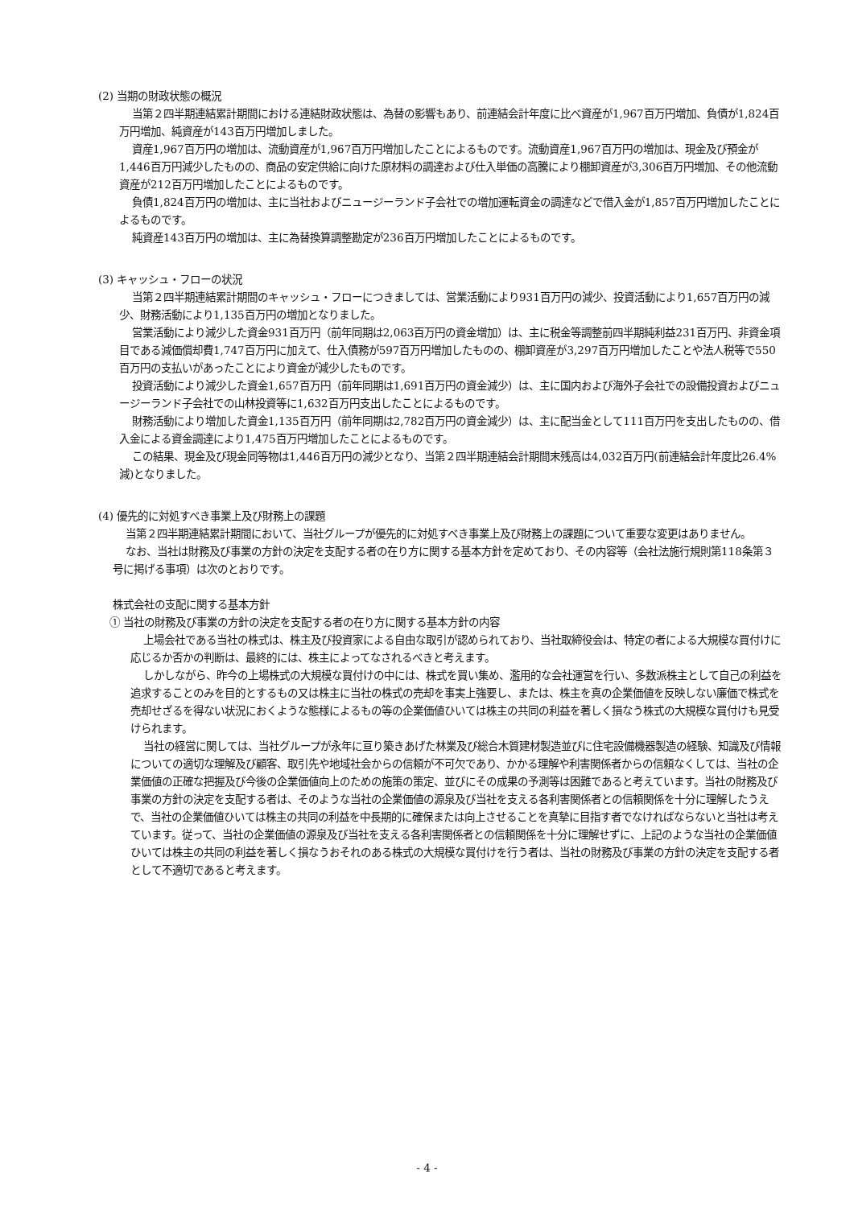(2) 当期の財政状態の概況
当第２四半期連結累計期間における連結財政状態は、為替の影響もあり、前連結会計年度に比べ資産が1,967百万円増加、負債が1,824百万円増加、純資産が143百万円増加しました。
資産1,967百万円の増加は、流動資産が1,967百万円増加したことによるものです。流動資産1,967百万円の増加は、現金及び預金が1,446百万円減少したものの、商品の安定供給に向けた原材料の調達および仕入単価の高騰により棚卸資産が3,306百万円増加、その他流動資産が212百万円増加したことによるものです。
負債1,824百万円の増加は、主に当社およびニュージーランド子会社での増加運転資金の調達などで借入金が1,857百万円増加したことによるものです。
純資産143百万円の増加は、主に為替換算調整勘定が236百万円増加したことによるものです。
(3) キャッシュ・フローの状況
当第２四半期連結累計期間のキャッシュ・フローにつきましては、営業活動により931百万円の減少、投資活動により1,657百万円の減少、財務活動により1,135百万円の増加となりました。
営業活動により減少した資金931百万円（前年同期は2,063百万円の資金増加）は、主に税金等調整前四半期純利益231百万円、非資金項目である減価償却費1,747百万円に加えて、仕入債務が597百万円増加したものの、棚卸資産が3,297百万円増加したことや法人税等で550百万円の支払いがあったことにより資金が減少したものです。
投資活動により減少した資金1,657百万円（前年同期は1,691百万円の資金減少）は、主に国内および海外子会社での設備投資およびニュージーランド子会社での山林投資等に1,632百万円支出したことによるものです。
財務活動により増加した資金1,135百万円（前年同期は2,782百万円の資金減少）は、主に配当金として111百万円を支出したものの、借入金による資金調達により1,475百万円増加したことによるものです。
この結果、現金及び現金同等物は1,446百万円の減少となり、当第２四半期連結会計期間末残高は4,032百万円(前連結会計年度比26.4%減)となりました。
(4) 優先的に対処すべき事業上及び財務上の課題
当第２四半期連結累計期間において、当社グループが優先的に対処すべき事業上及び財務上の課題について重要な変更はありません。
なお、当社は財務及び事業の方針の決定を支配する者の在り方に関する基本方針を定めており、その内容等（会社法施行規則第118条第３号に掲げる事項）は次のとおりです。
株式会社の支配に関する基本方針
① 当社の財務及び事業の方針の決定を支配する者の在り方に関する基本方針の内容
上場会社である当社の株式は、株主及び投資家による自由な取引が認められており、当社取締役会は、特定の者による大規模な買付けに応じるか否かの判断は、最終的には、株主によってなされるべきと考えます。
しかしながら、昨今の上場株式の大規模な買付けの中には、株式を買い集め、濫用的な会社運営を行い、多数派株主として自己の利益を追求することのみを目的とするもの又は株主に当社の株式の売却を事実上強要し、または、株主を真の企業価値を反映しない廉価で株式を売却せざるを得ない状況におくような態様によるもの等の企業価値ひいては株主の共同の利益を著しく損なう株式の大規模な買付けも見受けられます。
当社の経営に関しては、当社グループが永年に亘り築きあげた林業及び総合木質建材製造並びに住宅設備機器製造の経験、知識及び情報についての適切な理解及び顧客、取引先や地域社会からの信頼が不可欠であり、かかる理解や利害関係者からの信頼なくしては、当社の企業価値の正確な把握及び今後の企業価値向上のための施策の策定、並びにその成果の予測等は困難であると考えています。当社の財務及び事業の方針の決定を支配する者は、そのような当社の企業価値の源泉及び当社を支える各利害関係者との信頼関係を十分に理解したうえで、当社の企業価値ひいては株主の共同の利益を中長期的に確保または向上させることを真摯に目指す者でなければならないと当社は考えています。従って、当社の企業価値の源泉及び当社を支える各利害関係者との信頼関係を十分に理解せずに、上記のような当社の企業価値ひいては株主の共同の利益を著しく損なうおそれのある株式の大規模な買付けを行う者は、当社の財務及び事業の方針の決定を支配する者として不適切であると考えます。
- 4 -